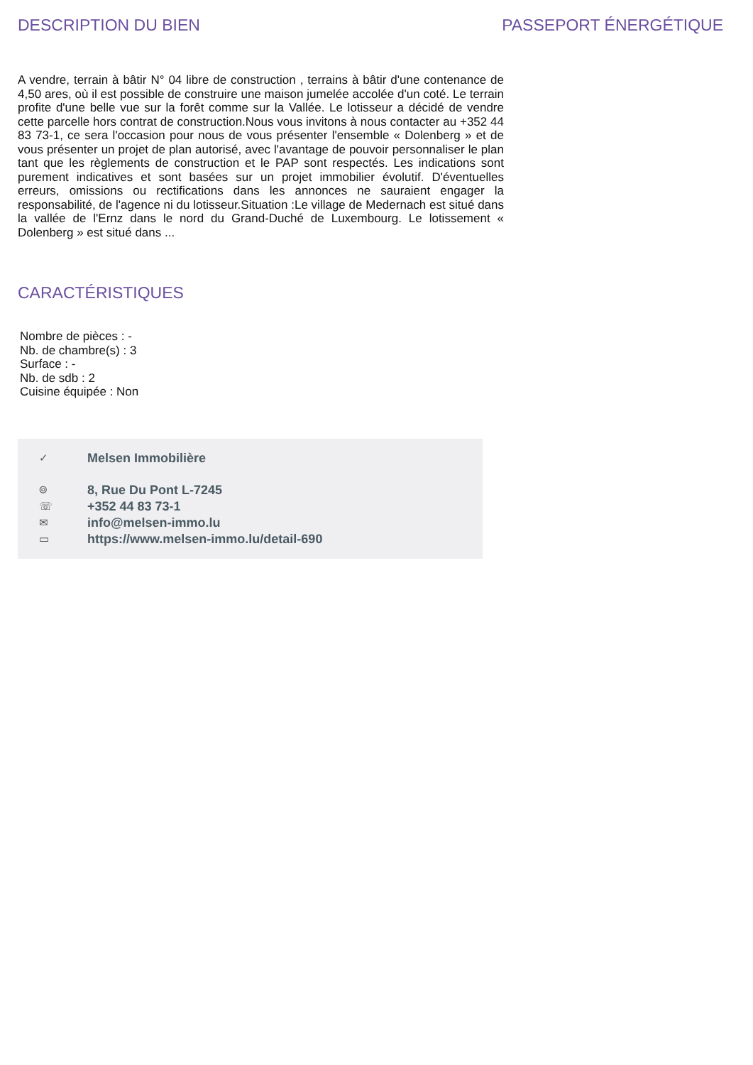DESCRIPTION DU BIEN PASSEPORT ÉNERGÉTIQUE
A vendre, terrain à bâtir N° 04 libre de construction , terrains à bâtir d'une contenance de 4,50 ares, où il est possible de construire une maison jumelée accolée d'un coté. Le terrain profite d'une belle vue sur la forêt comme sur la Vallée. Le lotisseur a décidé de vendre cette parcelle hors contrat de construction.Nous vous invitons à nous contacter au +352 44 83 73-1, ce sera l'occasion pour nous de vous présenter l'ensemble « Dolenberg » et de vous présenter un projet de plan autorisé, avec l'avantage de pouvoir personnaliser le plan tant que les règlements de construction et le PAP sont respectés. Les indications sont purement indicatives et sont basées sur un projet immobilier évolutif. D'éventuelles erreurs, omissions ou rectifications dans les annonces ne sauraient engager la responsabilité, de l'agence ni du lotisseur.Situation :Le village de Medernach est situé dans la vallée de l'Ernz dans le nord du Grand-Duché de Luxembourg. Le lotissement « Dolenberg » est situé dans ...
CARACTÉRISTIQUES
Nombre de pièces : -
Nb. de chambre(s) : 3
Surface : -
Nb. de sdb : 2
Cuisine équipée : Non
✓ Melsen Immobilière
⌾ 8, Rue Du Pont L-7245
☏ +352 44 83 73-1
✉ info@melsen-immo.lu
▭ https://www.melsen-immo.lu/detail-690